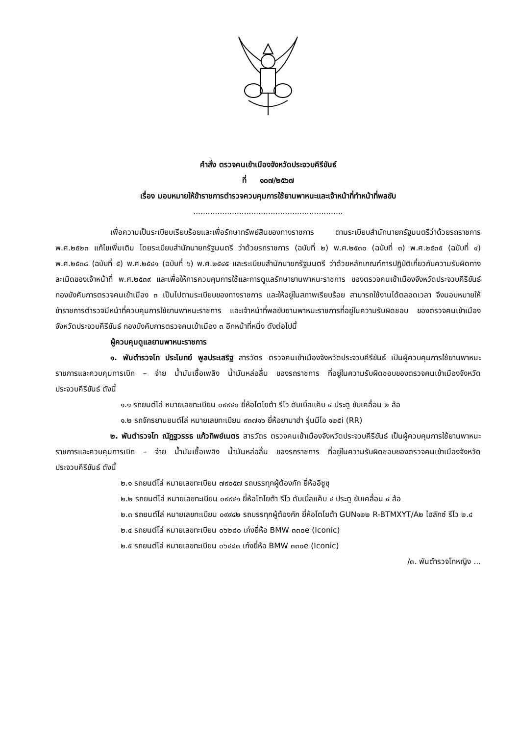คำสั่ง ตรวจคนเข้าเมืองจังหวัดประจวบคีรีขันธ์
ที่ ๑๐๗/๒๕๖๗
เรื่อง มอบหมายให้ข้าราชการตำรวจควบคุมการใช้ยานพาหนะและเจ้าหน้าที่ทำหน้าที่พลขับ
..............................................................
เพื่อความเป็นระเบียบเรียบร้อยและเพื่อรักษาทรัพย์สินของทางราชการ ตามระเบียบสำนักนายกรัฐมนตรีว่าด้วยรถราชการ พ.ศ.๒๕๒๓ แก้ไขเพิ่มเติม โดยระเบียบสำนักนายกรัฐมนตรี ว่าด้วยรถราชการ (ฉบับที่ ๒) พ.ศ.๒๕๓๐ (ฉบับที่ ๓) พ.ศ.๒๕๓๕ (ฉบับที่ ๔) พ.ศ.๒๕๓๘ (ฉบับที่ ๕) พ.ศ.๒๕๔๑ (ฉบับที่ ๖) พ.ศ.๒๕๔๕ และระเบียบสำนักนายกรัฐมนตรี ว่าด้วยหลักเกณฑ์การปฏิบัติเกี่ยวกับความรับผิดทางละเมิดของเจ้าหน้าที่ พ.ศ.๒๕๓๙ และเพื่อให้การควบคุมการใช้และการดูแลรักษายานพาหนะราชการ ของตรวจคนเข้าเมืองจังหวัดประจวบคีรีขันธ์ กองบังคับการตรวจคนเข้าเมือง ๓ เป็นไปตามระเบียบของทางราชการ และให้อยู่ในสภาพเรียบร้อย สามารถใช้งานได้ตลอดเวลา จึงมอบหมายให้ข้าราชการตำรวจมีหน้าที่ควบคุมการใช้ยานพาหนะราชการ และเจ้าหน้าที่พลขับยานพาหนะราชการที่อยู่ในความรับผิดชอบ ของตรวจคนเข้าเมืองจังหวัดประจวบคีรีขันธ์ กองบังคับการตรวจคนเข้าเมือง ๓ อีกหน้าที่หนึ่ง ดังต่อไปนี้
ผู้ควบคุมดูแลยานพาหนะราชการ
๑. พันตำรวจโท ประโมทย์ พูลประเสริฐ สารวัตร ตรวจคนเข้าเมืองจังหวัดประจวบคีรีขันธ์ เป็นผู้ควบคุมการใช้ยานพาหนะราชการและควบคุมการเบิก – จ่าย น้ำมันเชื้อเพลิง น้ำมันหล่อลื่น ของรถราชการ ที่อยู่ในความรับผิดชอบของตรวจคนเข้าเมืองจังหวัดประจวบคีรีขันธ์ ดังนี้
๑.๑ รถยนต์โล่ หมายเลขทะเบียน ๐๙๙๔๐ ยี่ห้อโตโยต้า รีโว ดับเบิ้ลแค็บ ๔ ประตู ขับเคลื่อน ๒ ล้อ
๑.๒ รถจักรยานยนต์โล่ หมายเลขทะเบียน ๙๓๗๑๖ ยี่ห้อยามาฮ่า รุ่นมีโอ ๑๒๕i (RR)
๒. พันตำรวจโท ณัฏฐวรรธ แก้วทิพย์เนตร สารวัตร ตรวจคนเข้าเมืองจังหวัดประจวบคีรีขันธ์ เป็นผู้ควบคุมการใช้ยานพาหนะราชการและควบคุมการเบิก – จ่าย น้ำมันเชื้อเพลิง น้ำมันหล่อลื่น ของรถราชการ ที่อยู่ในความรับผิดชอบของตรวจคนเข้าเมืองจังหวัดประจวบคีรีขันธ์ ดังนี้
๒.๑ รถยนต์โล่ หมายเลขทะเบียน ๗๙๐๕๗ รถบรรทุกผู้ต้องกัก ยี่ห้ออีซูซุ
๒.๒ รถยนต์โล่ หมายเลขทะเบียน ๐๙๙๔๑ ยี่ห้อโตโยต้า รีโว ดับเบิ้ลแค็บ ๔ ประตู ขับเคลื่อน ๔ ล้อ
๒.๓ รถยนต์โล่ หมายเลขทะเบียน ๐๙๙๔๒ รถบรรทุกผู้ต้องกัก ยี่ห้อโตโยต้า GUN๑๒๒ R-BTMXYT/A๒ ไฮลักซ์ รีโว ๒.๔
๒.๔ รถยนต์โล่ หมายเลขทะเบียน ๐๖๒๘๐ เก๋งยี่ห้อ BMW ๓๓๐e (Iconic)
๒.๕ รถยนต์โล่ หมายเลขทะเบียน ๐๖๔๘๓ เก๋งยี่ห้อ BMW ๓๓๐e (Iconic)
/๓. พันตำรวจโทหญิง ...